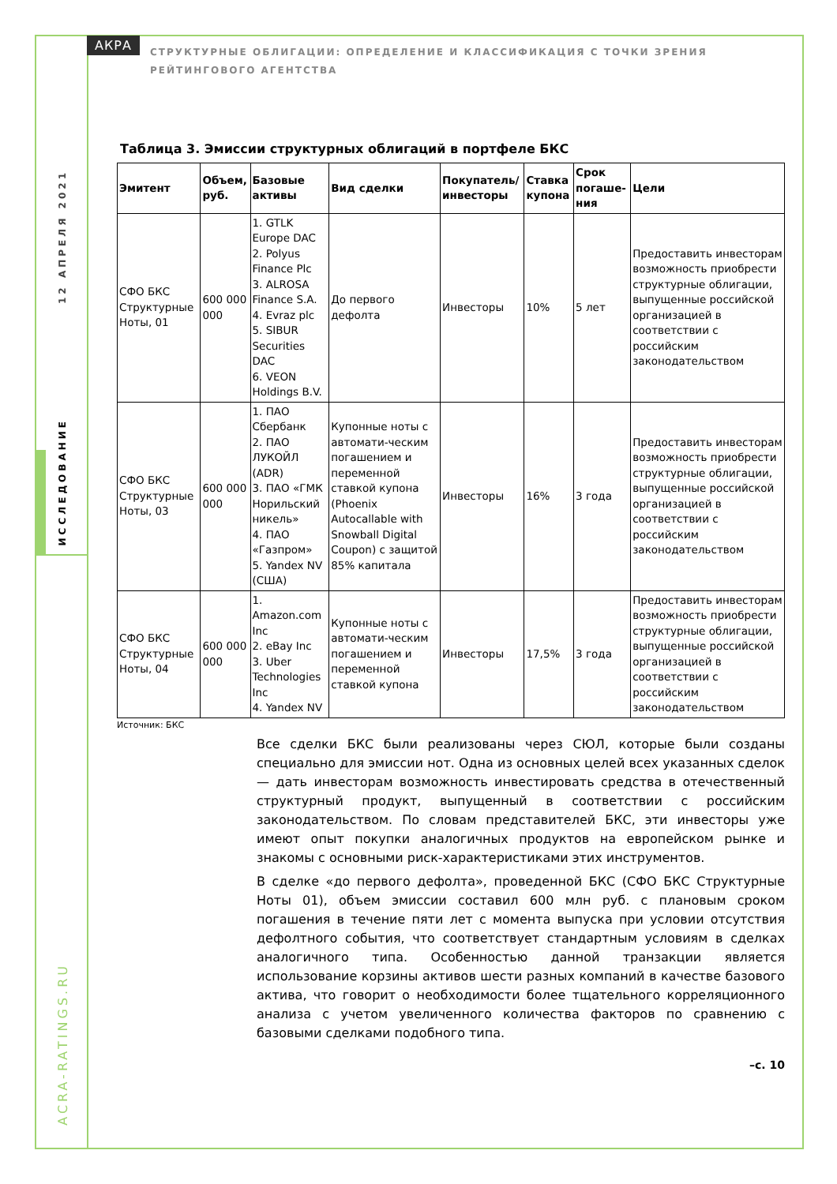12 АПРЕЛЯ 2021
ИССЛЕДОВАНИЕ
ACRA-RATINGS.RU
АКРА
СТРУКТУРНЫЕ ОБЛИГАЦИИ: ОПРЕДЕЛЕНИЕ И КЛАССИФИКАЦИЯ С ТОЧКИ ЗРЕНИЯ РЕЙТИНГОВОГО АГЕНТСТВА
Таблица 3. Эмиссии структурных облигаций в портфеле БКС
| Эмитент | Объем, руб. | Базовые активы | Вид сделки | Покупатель/ инвесторы | Ставка купона | Срок погаше-ния | Цели |
| --- | --- | --- | --- | --- | --- | --- | --- |
| СФО БКС Структурные Ноты, 01 | 600 000 000 | 1. GTLK Europe DAC 2. Polyus Finance Plc 3. ALROSA Finance S.A. 4. Evraz plc 5. SIBUR Securities DAC 6. VEON Holdings B.V. | До первого дефолта | Инвесторы | 10% | 5 лет | Предоставить инвесторам возможность приобрести структурные облигации, выпущенные российской организацией в соответствии с российским законодательством |
| СФО БКС Структурные Ноты, 03 | 600 000 000 | 1. ПАО Сбербанк 2. ПАО ЛУКОЙЛ (ADR) 3. ПАО «ГМК Норильский никель» 4. ПАО «Газпром» 5. Yandex NV (США) | Купонные ноты с автомати-ческим погашением и переменной ставкой купона (Phoenix Autocallable with Snowball Digital Coupon) с защитой 85% капитала | Инвесторы | 16% | 3 года | Предоставить инвесторам возможность приобрести структурные облигации, выпущенные российской организацией в соответствии с российским законодательством |
| СФО БКС Структурные Ноты, 04 | 600 000 000 | 1. Amazon.com Inc 2. eBay Inc 3. Uber Technologies Inc 4. Yandex NV | Купонные ноты с автомати-ческим погашением и переменной ставкой купона | Инвесторы | 17,5% | 3 года | Предоставить инвесторам возможность приобрести структурные облигации, выпущенные российской организацией в соответствии с российским законодательством |
Источник: БКС
Все сделки БКС были реализованы через СЮЛ, которые были созданы специально для эмиссии нот. Одна из основных целей всех указанных сделок — дать инвесторам возможность инвестировать средства в отечественный структурный продукт, выпущенный в соответствии с российским законодательством. По словам представителей БКС, эти инвесторы уже имеют опыт покупки аналогичных продуктов на европейском рынке и знакомы с основными риск-характеристиками этих инструментов.
В сделке «до первого дефолта», проведенной БКС (СФО БКС Структурные Ноты 01), объем эмиссии составил 600 млн руб. с плановым сроком погашения в течение пяти лет с момента выпуска при условии отсутствия дефолтного события, что соответствует стандартным условиям в сделках аналогичного типа. Особенностью данной транзакции является использование корзины активов шести разных компаний в качестве базового актива, что говорит о необходимости более тщательного корреляционного анализа с учетом увеличенного количества факторов по сравнению с базовыми сделками подобного типа.
–с. 10